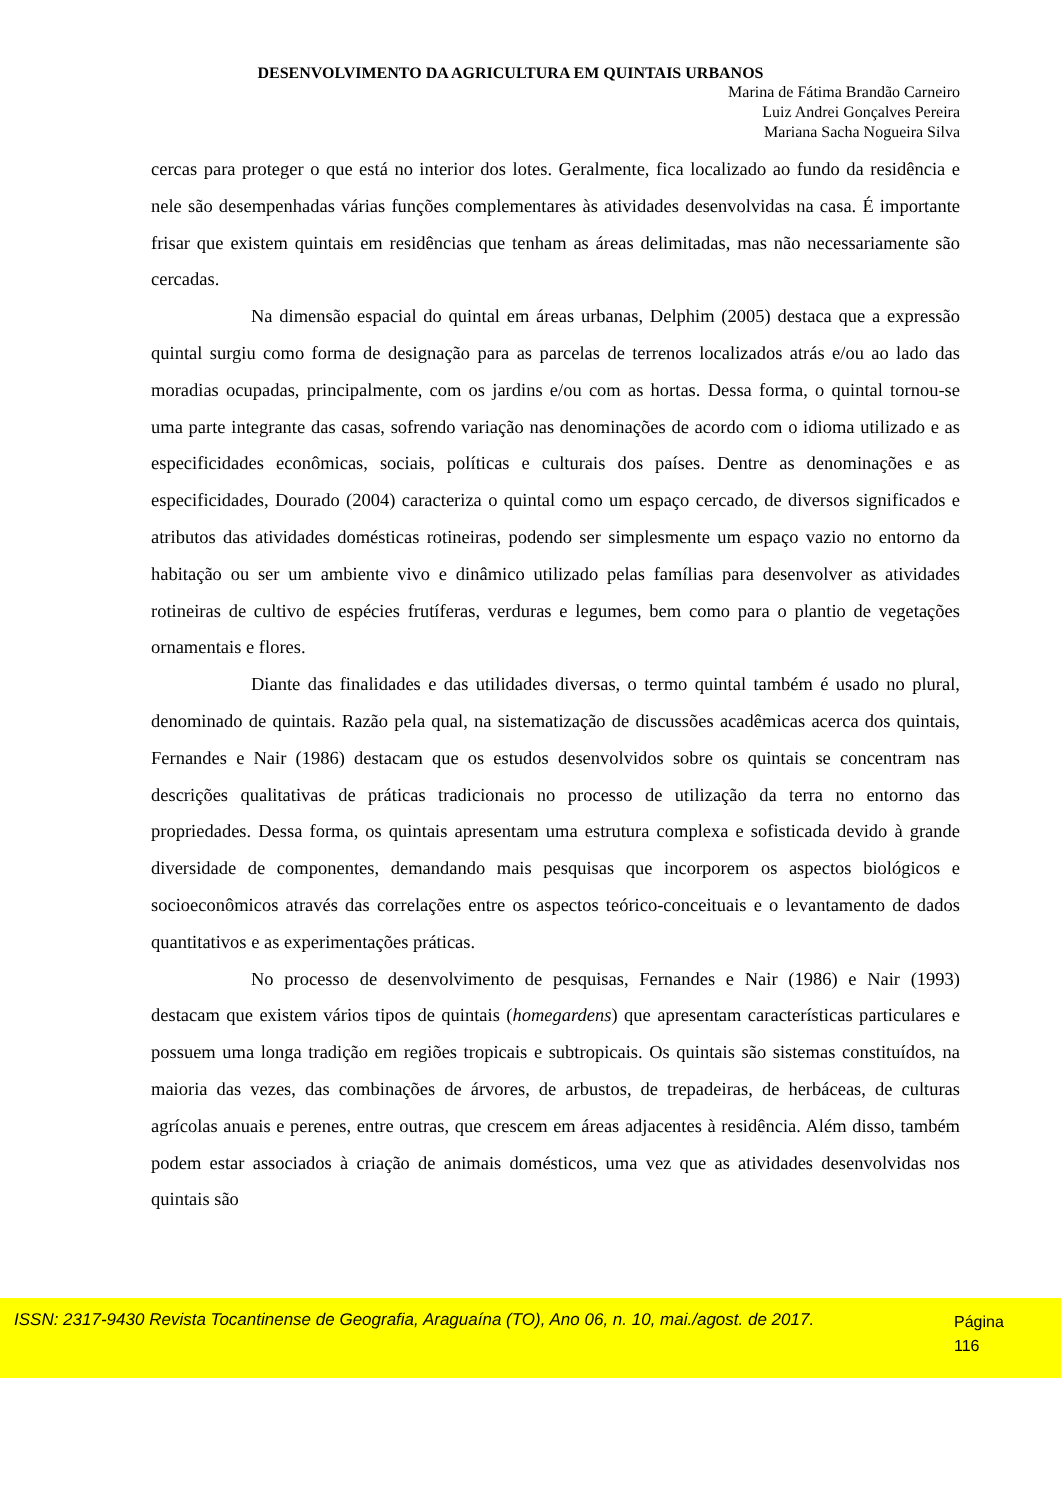DESENVOLVIMENTO DA AGRICULTURA EM QUINTAIS URBANOS
Marina de Fátima Brandão Carneiro
Luiz Andrei Gonçalves Pereira
Mariana Sacha Nogueira Silva
cercas para proteger o que está no interior dos lotes. Geralmente, fica localizado ao fundo da residência e nele são desempenhadas várias funções complementares às atividades desenvolvidas na casa. É importante frisar que existem quintais em residências que tenham as áreas delimitadas, mas não necessariamente são cercadas.
Na dimensão espacial do quintal em áreas urbanas, Delphim (2005) destaca que a expressão quintal surgiu como forma de designação para as parcelas de terrenos localizados atrás e/ou ao lado das moradias ocupadas, principalmente, com os jardins e/ou com as hortas. Dessa forma, o quintal tornou-se uma parte integrante das casas, sofrendo variação nas denominações de acordo com o idioma utilizado e as especificidades econômicas, sociais, políticas e culturais dos países. Dentre as denominações e as especificidades, Dourado (2004) caracteriza o quintal como um espaço cercado, de diversos significados e atributos das atividades domésticas rotineiras, podendo ser simplesmente um espaço vazio no entorno da habitação ou ser um ambiente vivo e dinâmico utilizado pelas famílias para desenvolver as atividades rotineiras de cultivo de espécies frutíferas, verduras e legumes, bem como para o plantio de vegetações ornamentais e flores.
Diante das finalidades e das utilidades diversas, o termo quintal também é usado no plural, denominado de quintais. Razão pela qual, na sistematização de discussões acadêmicas acerca dos quintais, Fernandes e Nair (1986) destacam que os estudos desenvolvidos sobre os quintais se concentram nas descrições qualitativas de práticas tradicionais no processo de utilização da terra no entorno das propriedades. Dessa forma, os quintais apresentam uma estrutura complexa e sofisticada devido à grande diversidade de componentes, demandando mais pesquisas que incorporem os aspectos biológicos e socioeconômicos através das correlações entre os aspectos teórico-conceituais e o levantamento de dados quantitativos e as experimentações práticas.
No processo de desenvolvimento de pesquisas, Fernandes e Nair (1986) e Nair (1993) destacam que existem vários tipos de quintais (homegardens) que apresentam características particulares e possuem uma longa tradição em regiões tropicais e subtropicais. Os quintais são sistemas constituídos, na maioria das vezes, das combinações de árvores, de arbustos, de trepadeiras, de herbáceas, de culturas agrícolas anuais e perenes, entre outras, que crescem em áreas adjacentes à residência. Além disso, também podem estar associados à criação de animais domésticos, uma vez que as atividades desenvolvidas nos quintais são
ISSN: 2317-9430 Revista Tocantinense de Geografia, Araguaína (TO), Ano 06, n. 10, mai./agost. de 2017.
Página
116